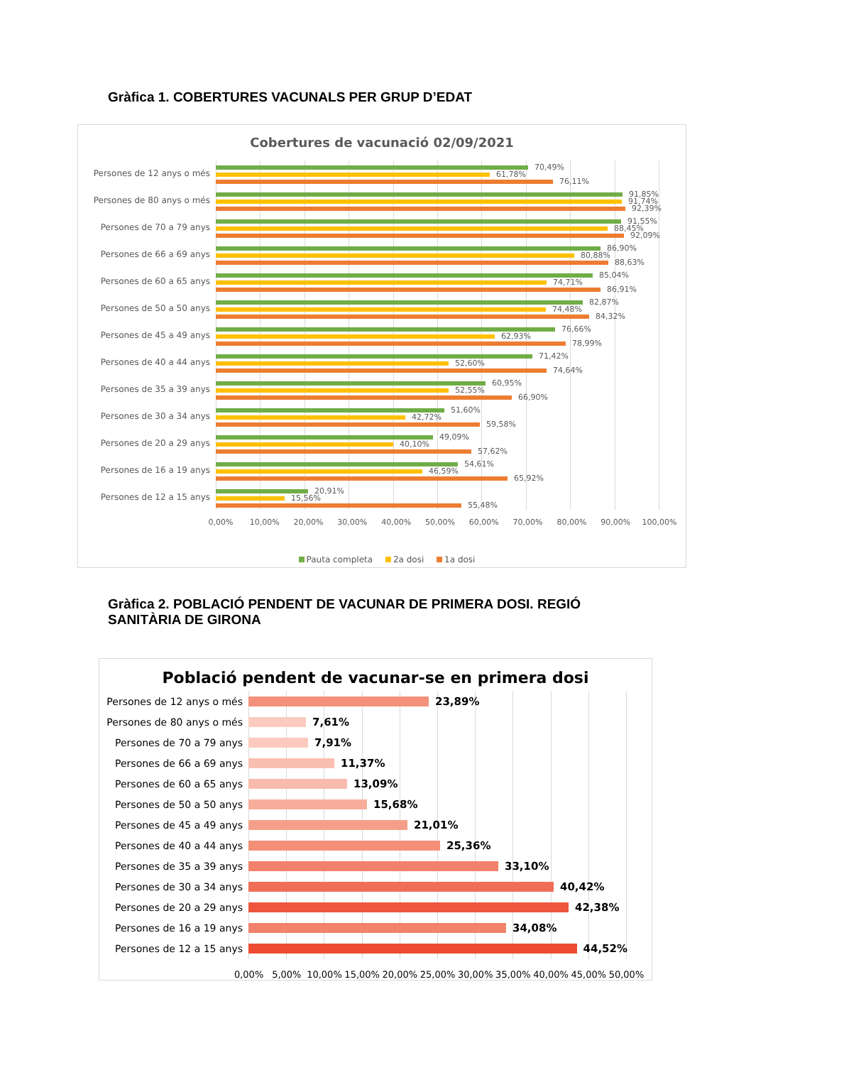Gràfica 1. COBERTURES VACUNALS PER GRUP D’EDAT
Cobertures de vacunació 02/09/2021
Persones de 12 anys o més
70,49%
61,78%
76,11%
Persones de 80 anys o més
91,85%
91,74%
92,39%
Persones de 70 a 79 anys
91,55%
88,45%
92,09%
Persones de 66 a 69 anys
86,90%
80,88%
88,63%
Persones de 60 a 65 anys
85,04%
74,71%
86,91%
Persones de 50 a 50 anys
82,87%
74,48%
84,32%
Persones de 45 a 49 anys
76,66%
62,93%
78,99%
Persones de 40 a 44 anys
71,42%
52,60%
74,64%
Persones de 35 a 39 anys
60,95%
52,55%
66,90%
Persones de 30 a 34 anys
51,60%
42,72%
59,58%
Persones de 20 a 29 anys
49,09%
40,10%
57,62%
Persones de 16 a 19 anys
54,61%
46,59%
65,92%
Persones de 12 a 15 anys
20,91%
15,56%
55,48%
0,00% 10,00% 20,00% 30,00% 40,00% 50,00% 60,00% 70,00% 80,00% 90,00% 100,00%
Pauta completa 2a dosi 1a dosi
Gràfica 2. POBLACIÓ PENDENT DE VACUNAR DE PRIMERA DOSI. REGIÓ SANITÀRIA DE GIRONA
Població pendent de vacunar-se en primera dosi
Persones de 12 anys o més
23,89%
Persones de 80 anys o més
7,61%
Persones de 70 a 79 anys
7,91%
Persones de 66 a 69 anys
11,37%
Persones de 60 a 65 anys
13,09%
Persones de 50 a 50 anys
15,68%
Persones de 45 a 49 anys
21,01%
Persones de 40 a 44 anys
25,36%
Persones de 35 a 39 anys
33,10%
Persones de 30 a 34 anys
40,42%
Persones de 20 a 29 anys
42,38%
Persones de 16 a 19 anys
34,08%
Persones de 12 a 15 anys
44,52%
0,00% 5,00% 10,00% 15,00% 20,00% 25,00% 30,00% 35,00% 40,00% 45,00% 50,00%